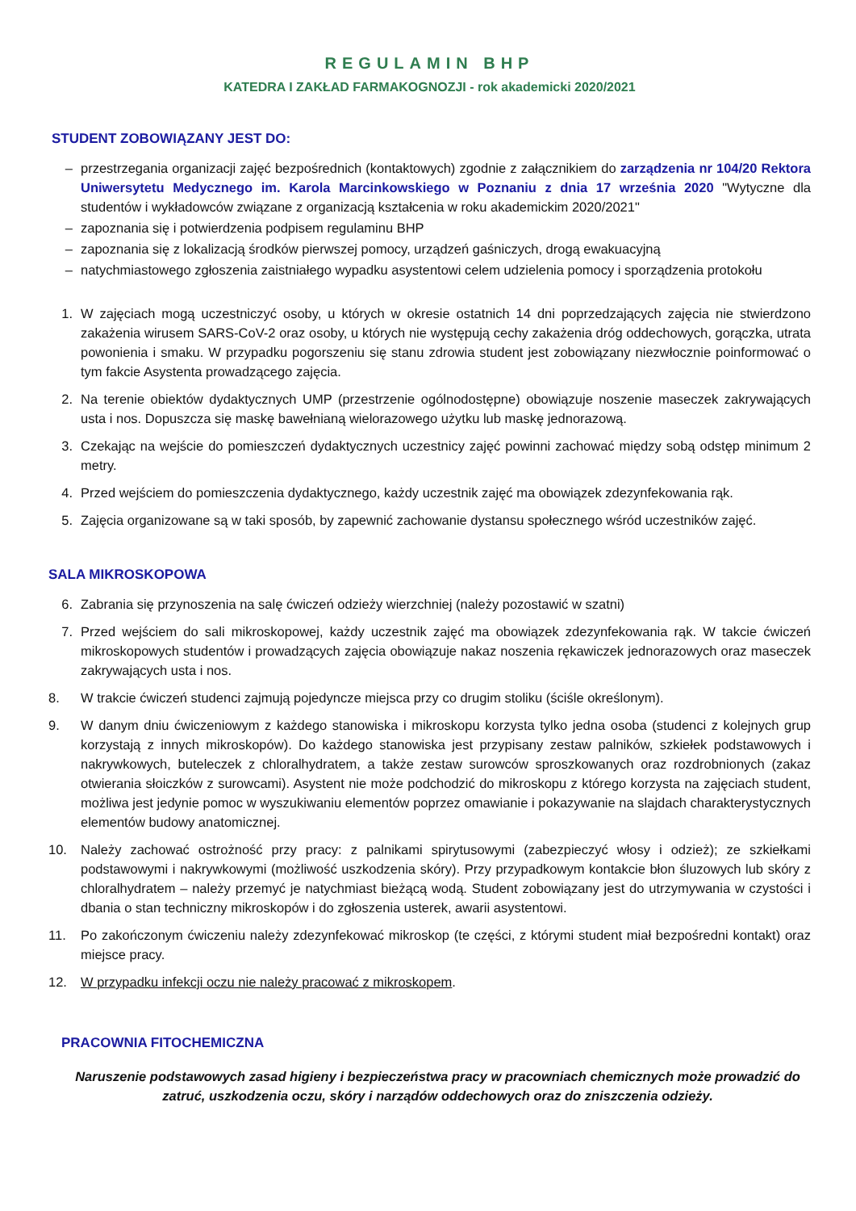REGULAMIN BHP
KATEDRA I ZAKŁAD FARMAKOGNOZJI - rok akademicki 2020/2021
STUDENT ZOBOWIĄZANY JEST DO:
– przestrzegania organizacji zajęć bezpośrednich (kontaktowych) zgodnie z załącznikiem do zarządzenia nr 104/20 Rektora Uniwersytetu Medycznego im. Karola Marcinkowskiego w Poznaniu z dnia 17 września 2020 "Wytyczne dla studentów i wykładowców związane z organizacją kształcenia w roku akademickim 2020/2021"
– zapoznania się i potwierdzenia podpisem regulaminu BHP
– zapoznania się z lokalizacją środków pierwszej pomocy, urządzeń gaśniczych, drogą ewakuacyjną
– natychmiastowego zgłoszenia zaistniałego wypadku asystentowi celem udzielenia pomocy i sporządzenia protokołu
1. W zajęciach mogą uczestniczyć osoby, u których w okresie ostatnich 14 dni poprzedzających zajęcia nie stwierdzono zakażenia wirusem SARS-CoV-2 oraz osoby, u których nie występują cechy zakażenia dróg oddechowych, gorączka, utrata powonienia i smaku. W przypadku pogorszeniu się stanu zdrowia student jest zobowiązany niezwłocznie poinformować o tym fakcie Asystenta prowadzącego zajęcia.
2. Na terenie obiektów dydaktycznych UMP (przestrzenie ogólnodostępne) obowiązuje noszenie maseczek zakrywających usta i nos. Dopuszcza się maskę bawełnianą wielorazowego użytku lub maskę jednorazową.
3. Czekając na wejście do pomieszczeń dydaktycznych uczestnicy zajęć powinni zachować między sobą odstęp minimum 2 metry.
4. Przed wejściem do pomieszczenia dydaktycznego, każdy uczestnik zajęć ma obowiązek zdezynfekowania rąk.
5. Zajęcia organizowane są w taki sposób, by zapewnić zachowanie dystansu społecznego wśród uczestników zajęć.
SALA MIKROSKOPOWA
6. Zabrania się przynoszenia na salę ćwiczeń odzieży wierzchniej (należy pozostawić w szatni)
7. Przed wejściem do sali mikroskopowej, każdy uczestnik zajęć ma obowiązek zdezynfekowania rąk. W takcie ćwiczeń mikroskopowych studentów i prowadzących zajęcia obowiązuje nakaz noszenia rękawiczek jednorazowych oraz maseczek zakrywających usta i nos.
8. W trakcie ćwiczeń studenci zajmują pojedyncze miejsca przy co drugim stoliku (ściśle określonym).
9. W danym dniu ćwiczeniowym z każdego stanowiska i mikroskopu korzysta tylko jedna osoba (studenci z kolejnych grup korzystają z innych mikroskopów). Do każdego stanowiska jest przypisany zestaw palników, szkiełek podstawowych i nakrywkowych, buteleczek z chloralhydratem, a także zestaw surowców sproszkowanych oraz rozdrobnionych (zakaz otwierania słoiczków z surowcami). Asystent nie może podchodzić do mikroskopu z którego korzysta na zajęciach student, możliwa jest jedynie pomoc w wyszukiwaniu elementów poprzez omawianie i pokazywanie na slajdach charakterystycznych elementów budowy anatomicznej.
10. Należy zachować ostrożność przy pracy: z palnikami spirytusowymi (zabezpieczyć włosy i odzież); ze szkiełkami podstawowymi i nakrywkowymi (możliwość uszkodzenia skóry). Przy przypadkowym kontakcie błon śluzowych lub skóry z chloralhydratem – należy przemyć je natychmiast bieżącą wodą. Student zobowiązany jest do utrzymywania w czystości i dbania o stan techniczny mikroskopów i do zgłoszenia usterek, awarii asystentowi.
11. Po zakończonym ćwiczeniu należy zdezynfekować mikroskop (te części, z którymi student miał bezpośredni kontakt) oraz miejsce pracy.
12. W przypadku infekcji oczu nie należy pracować z mikroskopem.
PRACOWNIA FITOCHEMICZNA
Naruszenie podstawowych zasad higieny i bezpieczeństwa pracy w pracowniach chemicznych może prowadzić do zatruć, uszkodzenia oczu, skóry i narządów oddechowych oraz do zniszczenia odzieży.